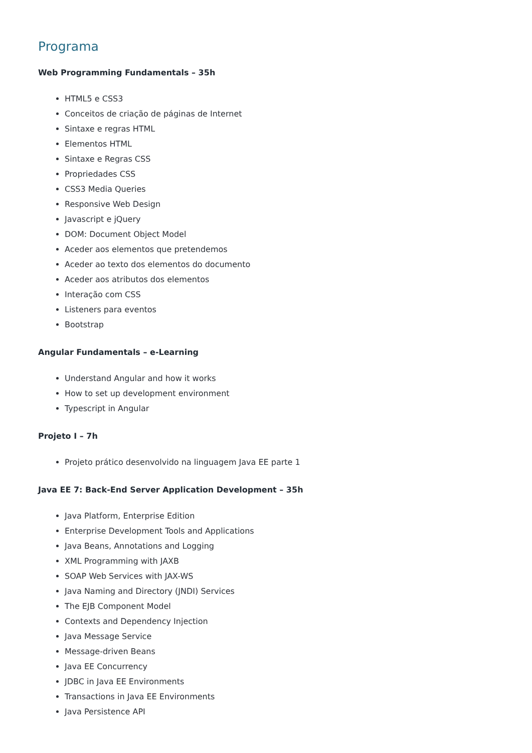Programa
Web Programming Fundamentals – 35h
HTML5 e CSS3
Conceitos de criação de páginas de Internet
Sintaxe e regras HTML
Elementos HTML
Sintaxe e Regras CSS
Propriedades CSS
CSS3 Media Queries
Responsive Web Design
Javascript e jQuery
DOM: Document Object Model
Aceder aos elementos que pretendemos
Aceder ao texto dos elementos do documento
Aceder aos atributos dos elementos
Interação com CSS
Listeners para eventos
Bootstrap
Angular Fundamentals – e-Learning
Understand Angular and how it works
How to set up development environment
Typescript in Angular
Projeto I – 7h
Projeto prático desenvolvido na linguagem Java EE parte 1
Java EE 7: Back-End Server Application Development – 35h
Java Platform, Enterprise Edition
Enterprise Development Tools and Applications
Java Beans, Annotations and Logging
XML Programming with JAXB
SOAP Web Services with JAX-WS
Java Naming and Directory (JNDI) Services
The EJB Component Model
Contexts and Dependency Injection
Java Message Service
Message-driven Beans
Java EE Concurrency
JDBC in Java EE Environments
Transactions in Java EE Environments
Java Persistence API